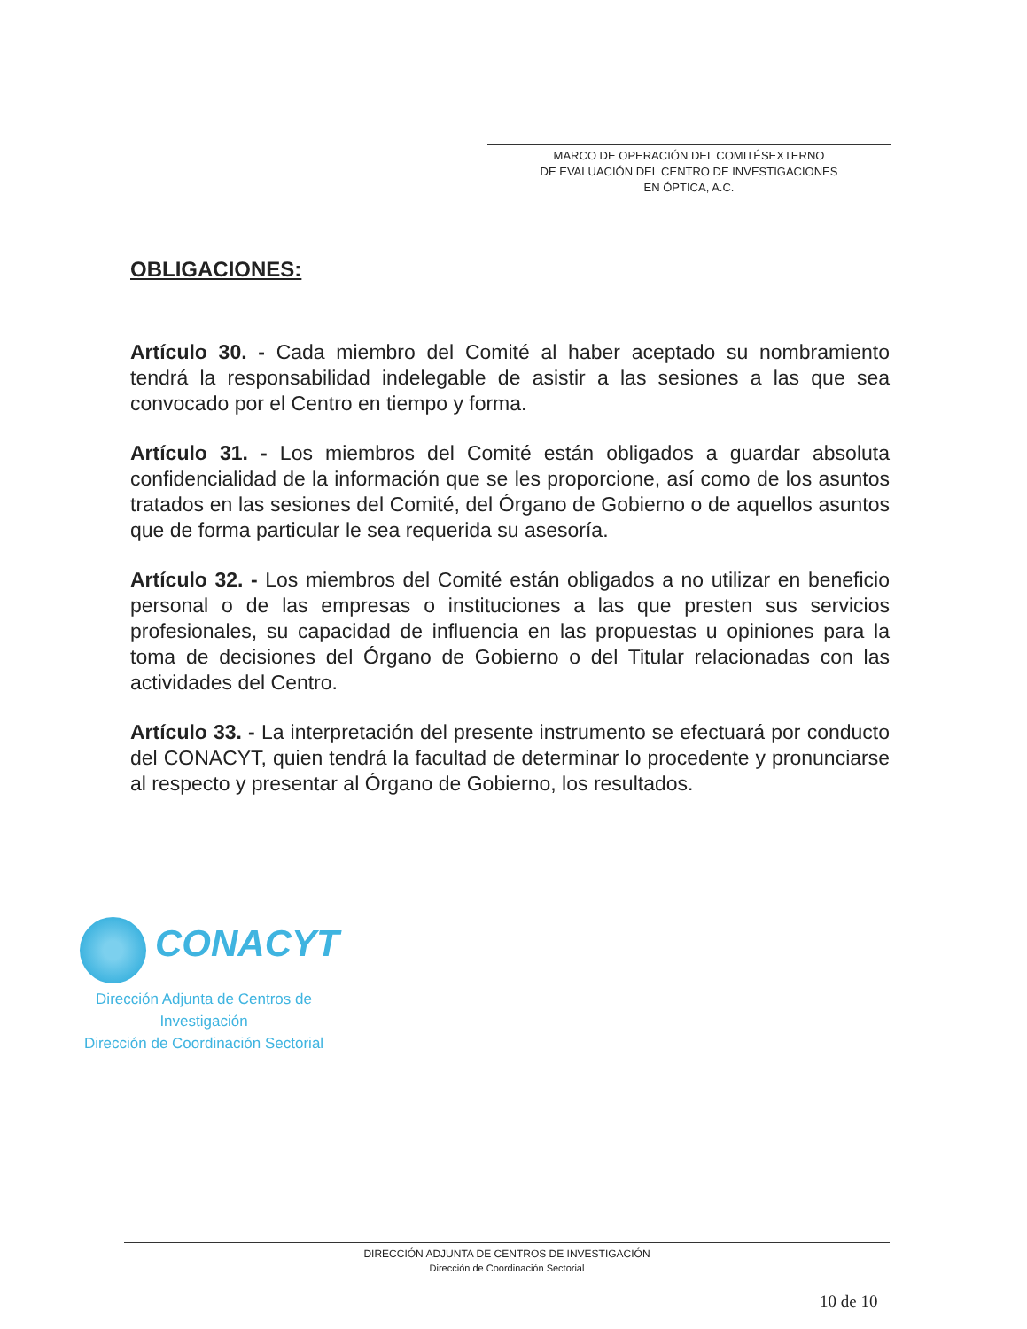MARCO DE OPERACIÓN DEL COMITÉSEXTERNO
DE EVALUACIÓN DEL CENTRO DE INVESTIGACIONES
EN ÓPTICA, A.C.
OBLIGACIONES:
Artículo 30. - Cada miembro del Comité al haber aceptado su nombramiento tendrá la responsabilidad indelegable de asistir a las sesiones a las que sea convocado por el Centro en tiempo y forma.
Artículo 31. - Los miembros del Comité están obligados a guardar absoluta confidencialidad de la información que se les proporcione, así como de los asuntos tratados en las sesiones del Comité, del Órgano de Gobierno o de aquellos asuntos que de forma particular le sea requerida su asesoría.
Artículo 32. - Los miembros del Comité están obligados a no utilizar en beneficio personal o de las empresas o instituciones a las que presten sus servicios profesionales, su capacidad de influencia en las propuestas u opiniones para la toma de decisiones del Órgano de Gobierno o del Titular relacionadas con las actividades del Centro.
Artículo 33. - La interpretación del presente instrumento se efectuará por conducto del CONACYT, quien tendrá la facultad de determinar lo procedente y pronunciarse al respecto y presentar al Órgano de Gobierno, los resultados.
CONACYT
Dirección Adjunta de Centros de
Investigación
Dirección de Coordinación Sectorial
DIRECCIÓN ADJUNTA DE CENTROS DE INVESTIGACIÓN
Dirección de Coordinación Sectorial
10 de 10